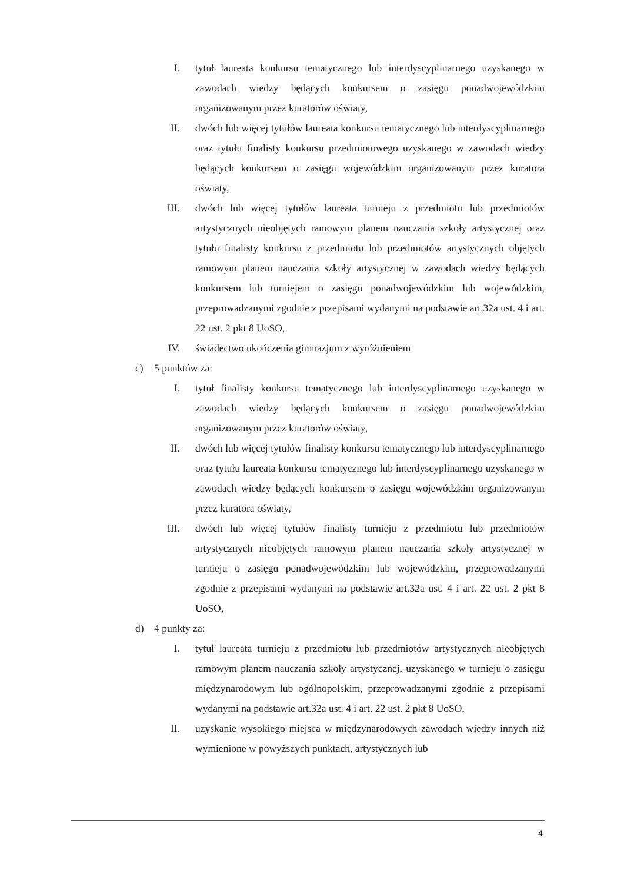I. tytuł laureata konkursu tematycznego lub interdyscyplinarnego uzyskanego w zawodach wiedzy będących konkursem o zasięgu ponadwojewódzkim organizowanym przez kuratorów oświaty,
II. dwóch lub więcej tytułów laureata konkursu tematycznego lub interdyscyplinarnego oraz tytułu finalisty konkursu przedmiotowego uzyskanego w zawodach wiedzy będących konkursem o zasięgu wojewódzkim organizowanym przez kuratora oświaty,
III. dwóch lub więcej tytułów laureata turnieju z przedmiotu lub przedmiotów artystycznych nieobjętych ramowym planem nauczania szkoły artystycznej oraz tytułu finalisty konkursu z przedmiotu lub przedmiotów artystycznych objętych ramowym planem nauczania szkoły artystycznej w zawodach wiedzy będących konkursem lub turniejem o zasięgu ponadwojewódzkim lub wojewódzkim, przeprowadzanymi zgodnie z przepisami wydanymi na podstawie art.32a ust. 4 i art. 22 ust. 2 pkt 8 UoSO,
IV. świadectwo ukończenia gimnazjum z wyróżnieniem
c) 5 punktów za:
I. tytuł finalisty konkursu tematycznego lub interdyscyplinarnego uzyskanego w zawodach wiedzy będących konkursem o zasięgu ponadwojewódzkim organizowanym przez kuratorów oświaty,
II. dwóch lub więcej tytułów finalisty konkursu tematycznego lub interdyscyplinarnego oraz tytułu laureata konkursu tematycznego lub interdyscyplinarnego uzyskanego w zawodach wiedzy będących konkursem o zasięgu wojewódzkim organizowanym przez kuratora oświaty,
III. dwóch lub więcej tytułów finalisty turnieju z przedmiotu lub przedmiotów artystycznych nieobjętych ramowym planem nauczania szkoły artystycznej w turnieju o zasięgu ponadwojewódzkim lub wojewódzkim, przeprowadzanymi zgodnie z przepisami wydanymi na podstawie art.32a ust. 4 i art. 22 ust. 2 pkt 8 UoSO,
d) 4 punkty za:
I. tytuł laureata turnieju z przedmiotu lub przedmiotów artystycznych nieobjętych ramowym planem nauczania szkoły artystycznej, uzyskanego w turnieju o zasięgu międzynarodowym lub ogólnopolskim, przeprowadzanymi zgodnie z przepisami wydanymi na podstawie art.32a ust. 4 i art. 22 ust. 2 pkt 8 UoSO,
II. uzyskanie wysokiego miejsca w międzynarodowych zawodach wiedzy innych niż wymienione w powyższych punktach, artystycznych lub
4